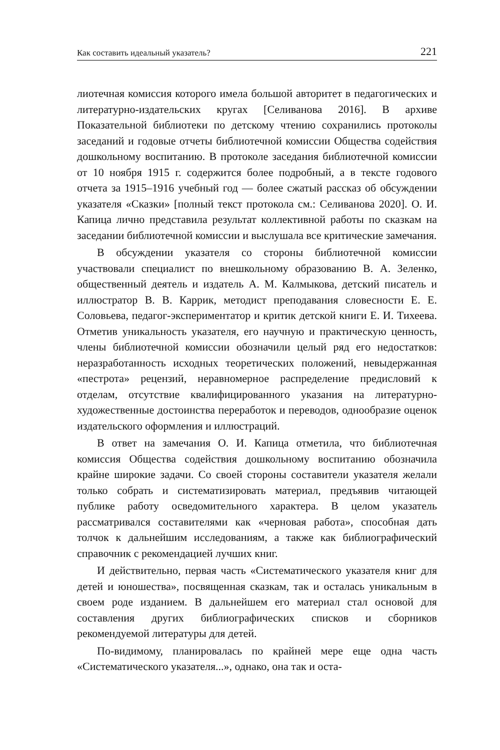Как составить идеальный указатель? 221
лиотечная комиссия которого имела большой авторитет в педагогических и литературно-издательских кругах [Селиванова 2016]. В архиве Показательной библиотеки по детскому чтению сохранились протоколы заседаний и годовые отчеты библиотечной комиссии Общества содействия дошкольному воспитанию. В протоколе заседания библиотечной комиссии от 10 ноября 1915 г. содержится более подробный, а в тексте годового отчета за 1915–1916 учебный год — более сжатый рассказ об обсуждении указателя «Сказки» [полный текст протокола см.: Селиванова 2020]. О. И. Капица лично представила результат коллективной работы по сказкам на заседании библиотечной комиссии и выслушала все критические замечания.
В обсуждении указателя со стороны библиотечной комиссии участвовали специалист по внешкольному образованию В. А. Зеленко, общественный деятель и издатель А. М. Калмыкова, детский писатель и иллюстратор В. В. Каррик, методист преподавания словесности Е. Е. Соловьева, педагог-экспериментатор и критик детской книги Е. И. Тихеева. Отметив уникальность указателя, его научную и практическую ценность, члены библиотечной комиссии обозначили целый ряд его недостатков: неразработанность исходных теоретических положений, невыдержанная «пестрота» рецензий, неравномерное распределение предисловий к отделам, отсутствие квалифицированного указания на литературно-художественные достоинства переработок и переводов, однообразие оценок издательского оформления и иллюстраций.
В ответ на замечания О. И. Капица отметила, что библиотечная комиссия Общества содействия дошкольному воспитанию обозначила крайне широкие задачи. Со своей стороны составители указателя желали только собрать и систематизировать материал, предъявив читающей публике работу осведомительного характера. В целом указатель рассматривался составителями как «черновая работа», способная дать толчок к дальнейшим исследованиям, а также как библиографический справочник с рекомендацией лучших книг.
И действительно, первая часть «Систематического указателя книг для детей и юношества», посвященная сказкам, так и осталась уникальным в своем роде изданием. В дальнейшем его материал стал основой для составления других библиографических списков и сборников рекомендуемой литературы для детей.
По-видимому, планировалась по крайней мере еще одна часть «Систематического указателя...», однако, она так и оста-